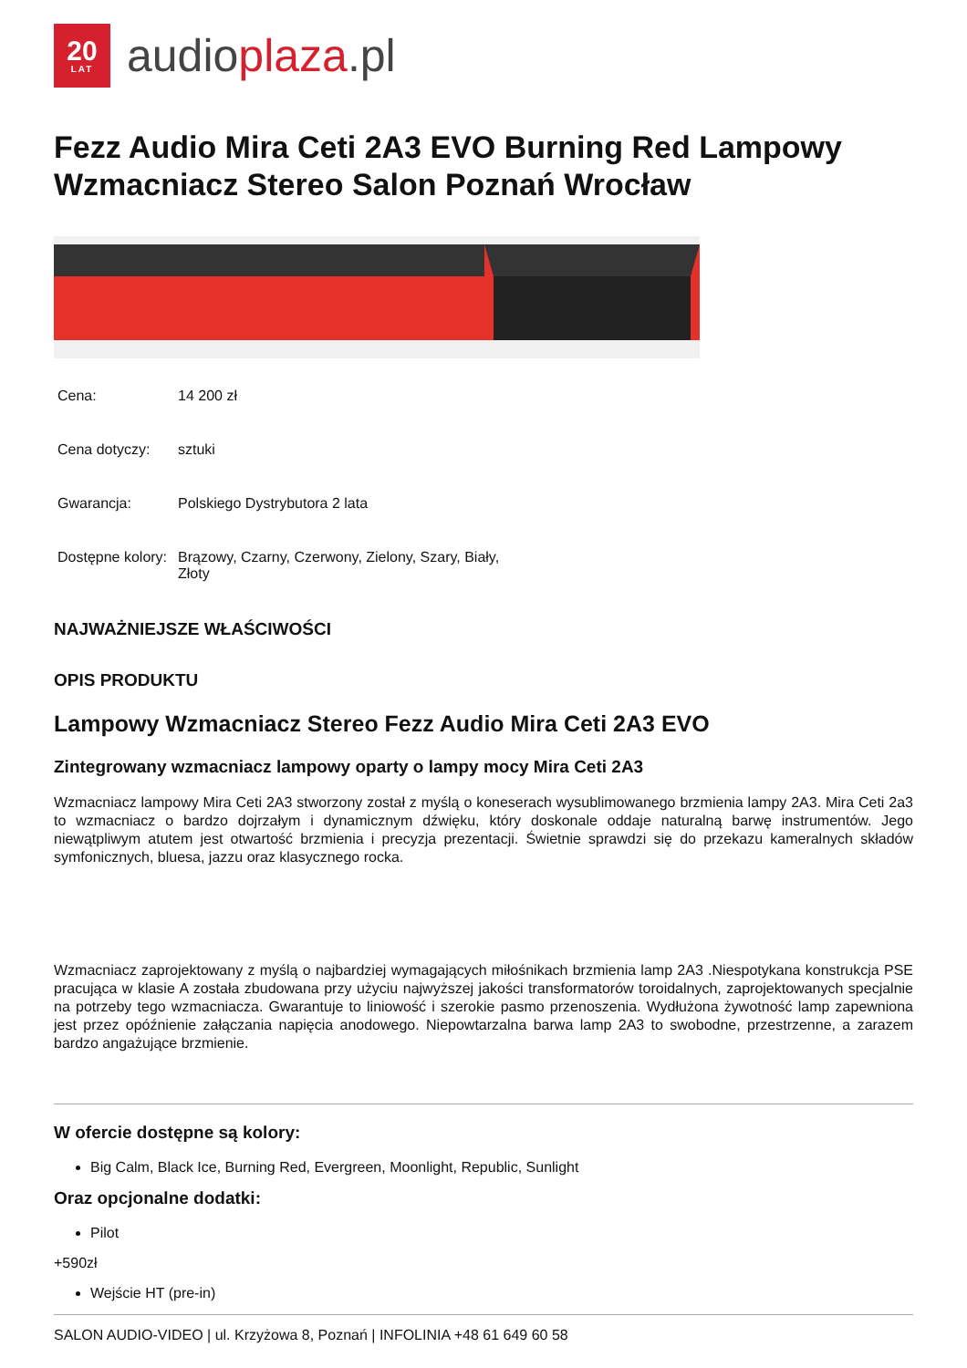20
LAT
audioplaza.pl
Fezz Audio Mira Ceti 2A3 EVO Burning Red Lampowy Wzmacniacz Stereo Salon Poznań Wrocław
| Cena: | 14 200 zł |
| Cena dotyczy: | sztuki |
| Gwarancja: | Polskiego Dystrybutora 2 lata |
| Dostępne kolory: | Brązowy, Czarny, Czerwony, Zielony, Szary, Biały, Złoty |
NAJWAŻNIEJSZE WŁAŚCIWOŚCI
OPIS PRODUKTU
Lampowy Wzmacniacz Stereo Fezz Audio Mira Ceti 2A3 EVO
Zintegrowany wzmacniacz lampowy oparty o lampy mocy Mira Ceti 2A3
Wzmacniacz lampowy Mira Ceti 2A3 stworzony został z myślą o koneserach wysublimowanego brzmienia lampy 2A3. Mira Ceti 2a3 to wzmacniacz o bardzo dojrzałym i dynamicznym dźwięku, który doskonale oddaje naturalną barwę instrumentów. Jego niewątpliwym atutem jest otwartość brzmienia i precyzja prezentacji. Świetnie sprawdzi się do przekazu kameralnych składów symfonicznych, bluesa, jazzu oraz klasycznego rocka.
Wzmacniacz zaprojektowany z myślą o najbardziej wymagających miłośnikach brzmienia lamp 2A3 .Niespotykana konstrukcja PSE pracująca w klasie A została zbudowana przy użyciu najwyższej jakości transformatorów toroidalnych, zaprojektowanych specjalnie na potrzeby tego wzmacniacza. Gwarantuje to liniowość i szerokie pasmo przenoszenia. Wydłużona żywotność lamp zapewniona jest przez opóźnienie załączania napięcia anodowego. Niepowtarzalna barwa lamp 2A3 to swobodne, przestrzenne, a zarazem bardzo angażujące brzmienie.
W ofercie dostępne są kolory:
Big Calm, Black Ice, Burning Red, Evergreen, Moonlight, Republic, Sunlight
Oraz opcjonalne dodatki:
Pilot
+590zł
Wejście HT (pre-in)
SALON AUDIO-VIDEO | ul. Krzyżowa 8, Poznań | INFOLINIA +48 61 649 60 58